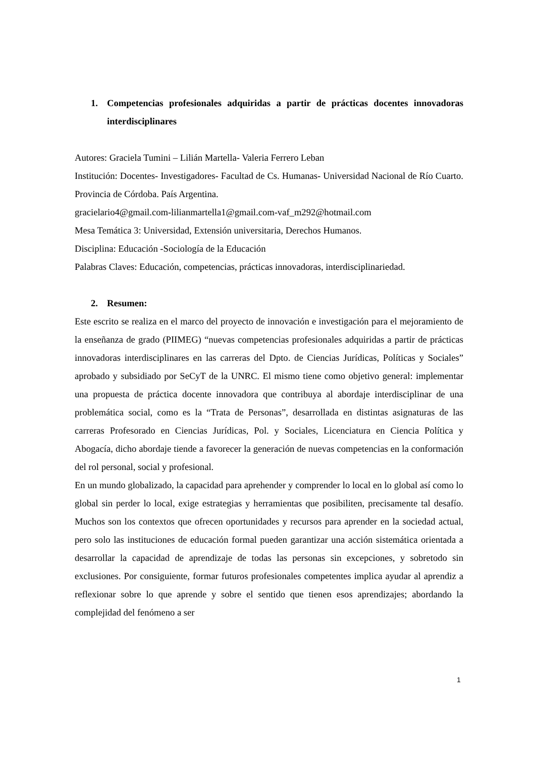1. Competencias profesionales adquiridas a partir de prácticas docentes innovadoras interdisciplinares
Autores: Graciela Tumini – Lilián Martella- Valeria Ferrero Leban
Institución: Docentes- Investigadores- Facultad de Cs. Humanas- Universidad Nacional de Río Cuarto. Provincia de Córdoba. País Argentina.
gracielario4@gmail.com-lilianmartella1@gmail.com-vaf_m292@hotmail.com
Mesa Temática 3: Universidad, Extensión universitaria, Derechos Humanos.
Disciplina: Educación -Sociología de la Educación
Palabras Claves: Educación, competencias, prácticas innovadoras, interdisciplinariedad.
2. Resumen:
Este escrito se realiza en el marco del proyecto de innovación e investigación para el mejoramiento de la enseñanza de grado (PIIMEG) “nuevas competencias profesionales adquiridas a partir de prácticas innovadoras interdisciplinares en las carreras del Dpto. de Ciencias Jurídicas, Políticas y Sociales” aprobado y subsidiado por SeCyT de la UNRC. El mismo tiene como objetivo general: implementar una propuesta de práctica docente innovadora que contribuya al abordaje interdisciplinar de una problemática social, como es la “Trata de Personas”, desarrollada en distintas asignaturas de las carreras Profesorado en Ciencias Jurídicas, Pol. y Sociales, Licenciatura en Ciencia Política y Abogacía, dicho abordaje tiende a favorecer la generación de nuevas competencias en la conformación del rol personal, social y profesional.
En un mundo globalizado, la capacidad para aprehender y comprender lo local en lo global así como lo global sin perder lo local, exige estrategias y herramientas que posibiliten, precisamente tal desafío. Muchos son los contextos que ofrecen oportunidades y recursos para aprender en la sociedad actual, pero solo las instituciones de educación formal pueden garantizar una acción sistemática orientada a desarrollar la capacidad de aprendizaje de todas las personas sin excepciones, y sobretodo sin exclusiones. Por consiguiente, formar futuros profesionales competentes implica ayudar al aprendiz a reflexionar sobre lo que aprende y sobre el sentido que tienen esos aprendizajes; abordando la complejidad del fenómeno a ser
1